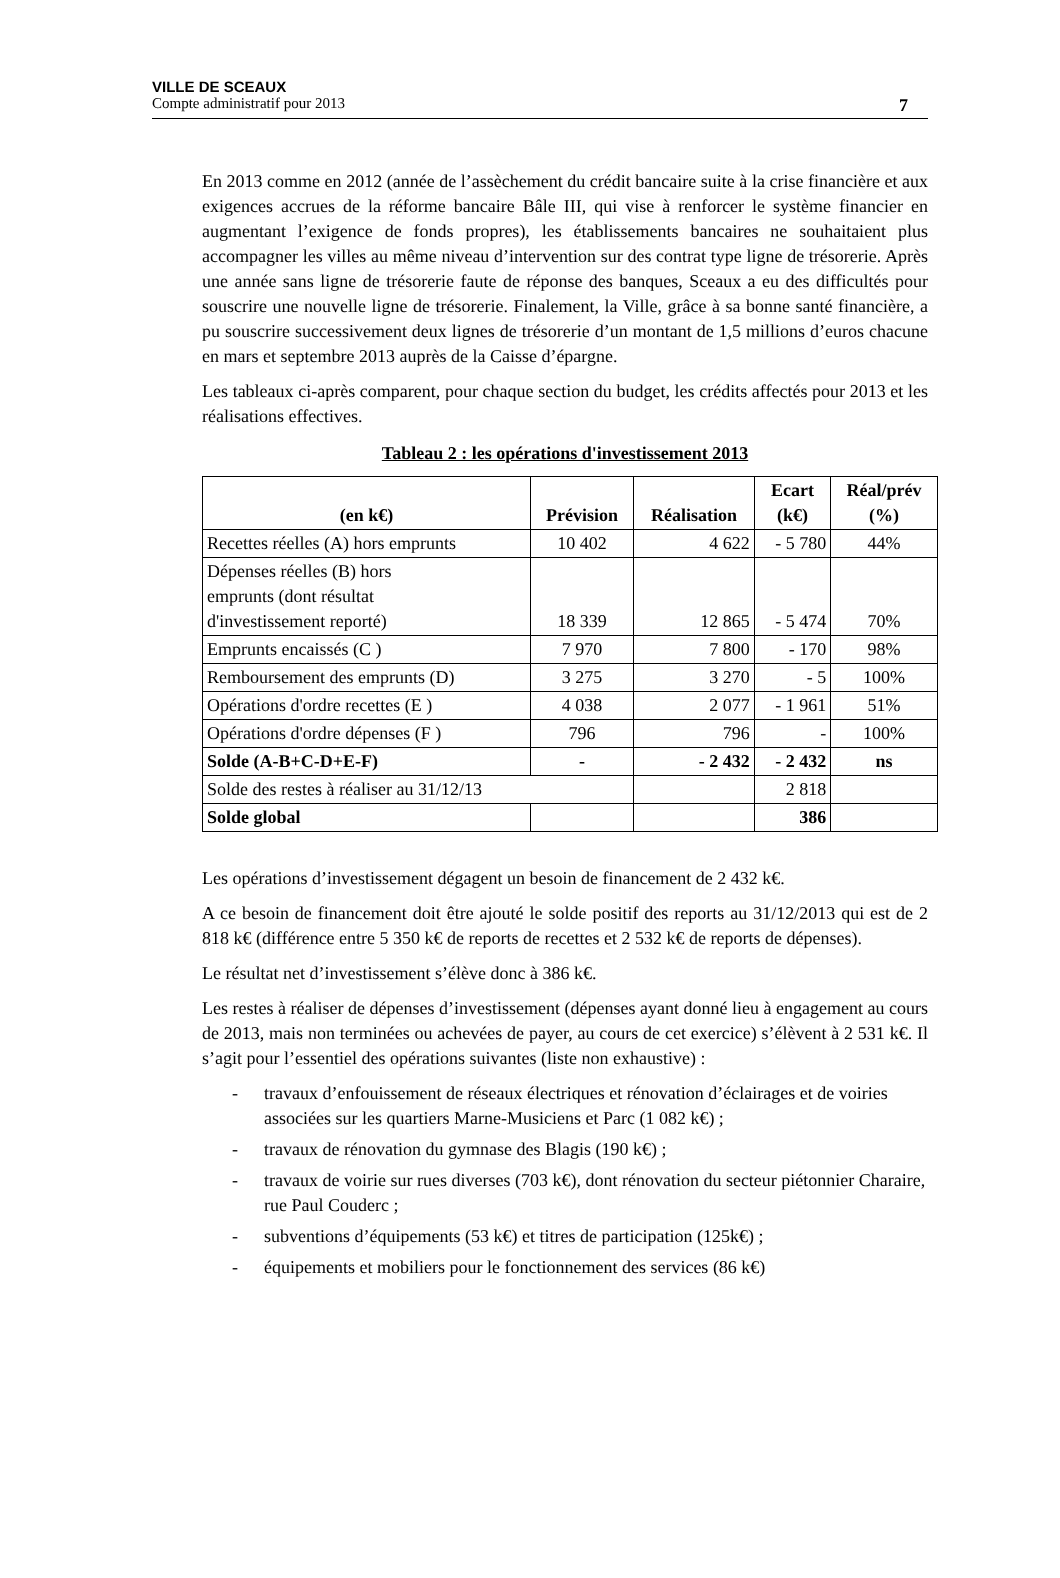VILLE DE SCEAUX
Compte administratif pour 2013 7
En 2013 comme en 2012 (année de l’assèchement du crédit bancaire suite à la crise financière et aux exigences accrues de la réforme bancaire Bâle III, qui vise à renforcer le système financier en augmentant l’exigence de fonds propres), les établissements bancaires ne souhaitaient plus accompagner les villes au même niveau d’intervention sur des contrat type ligne de trésorerie. Après une année sans ligne de trésorerie faute de réponse des banques, Sceaux a eu des difficultés pour souscrire une nouvelle ligne de trésorerie. Finalement, la Ville, grâce à sa bonne santé financière, a pu souscrire successivement deux lignes de trésorerie d’un montant de 1,5 millions d’euros chacune en mars et septembre 2013 auprès de la Caisse d’épargne.
Les tableaux ci-après comparent, pour chaque section du budget, les crédits affectés pour 2013 et les réalisations effectives.
Tableau 2 : les opérations d'investissement 2013
| (en k€) | Prévision | Réalisation | Ecart (k€) | Réal/prév (%) |
| --- | --- | --- | --- | --- |
| Recettes réelles (A) hors emprunts | 10 402 | 4 622 | - 5 780 | 44% |
| Dépenses réelles (B) hors emprunts (dont résultat d'investissement reporté) | 18 339 | 12 865 | - 5 474 | 70% |
| Emprunts encaissés (C ) | 7 970 | 7 800 | - 170 | 98% |
| Remboursement des emprunts (D) | 3 275 | 3 270 | - 5 | 100% |
| Opérations d'ordre recettes (E ) | 4 038 | 2 077 | - 1 961 | 51% |
| Opérations d'ordre dépenses (F ) | 796 | 796 | - | 100% |
| Solde (A-B+C-D+E-F) | - | - 2 432 | - 2 432 | ns |
| Solde des restes à réaliser au 31/12/13 | | | 2 818 | |
| Solde global | | | 386 | |
Les opérations d’investissement dégagent un besoin de financement de 2 432 k€.
A ce besoin de financement doit être ajouté le solde positif des reports au 31/12/2013 qui est de 2 818 k€ (différence entre 5 350 k€ de reports de recettes et 2 532 k€ de reports de dépenses).
Le résultat net d’investissement s’élève donc à 386 k€.
Les restes à réaliser de dépenses d’investissement (dépenses ayant donné lieu à engagement au cours de 2013, mais non terminées ou achevées de payer, au cours de cet exercice) s’élèvent à 2 531 k€. Il s’agit pour l’essentiel des opérations suivantes (liste non exhaustive) :
- travaux d’enfouissement de réseaux électriques et rénovation d’éclairages et de voiries associées sur les quartiers Marne-Musiciens et Parc (1 082 k€) ;
- travaux de rénovation du gymnase des Blagis (190 k€) ;
- travaux de voirie sur rues diverses (703 k€), dont rénovation du secteur piétonnier Charaire, rue Paul Couderc ;
- subventions d’équipements (53 k€) et titres de participation (125k€) ;
- équipements et mobiliers pour le fonctionnement des services (86 k€)